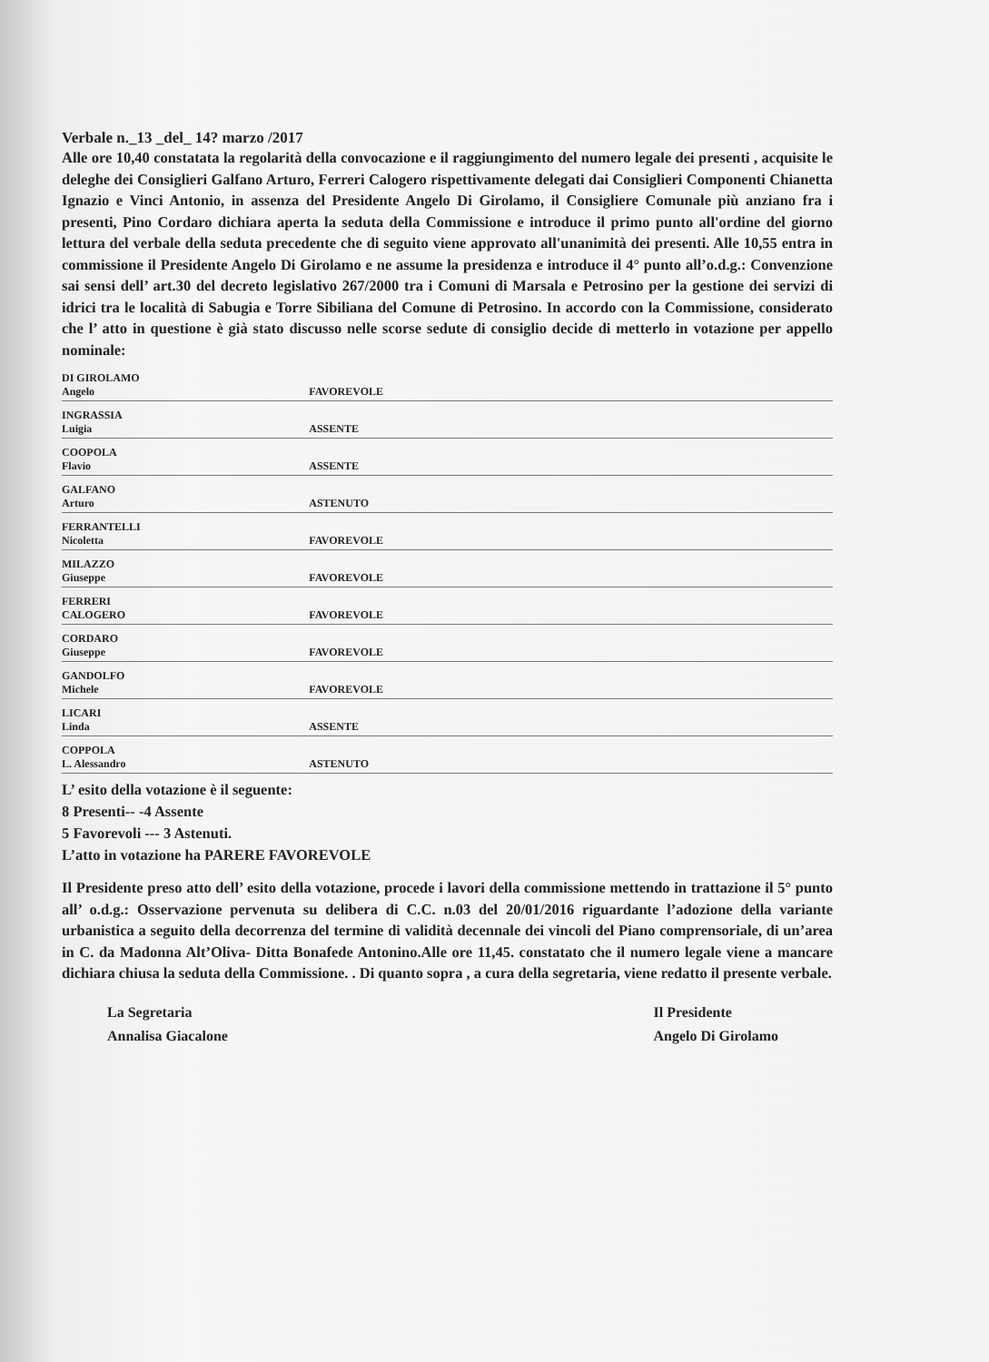Verbale n._13 _del_ 14? marzo /2017
Alle ore 10,40 constatata la regolarità della convocazione e il raggiungimento del numero legale dei presenti , acquisite le deleghe dei Consiglieri Galfano Arturo, Ferreri Calogero rispettivamente delegati dai Consiglieri Componenti Chianetta Ignazio e Vinci Antonio, in assenza del Presidente Angelo Di Girolamo, il Consigliere Comunale più anziano fra i presenti, Pino Cordaro dichiara aperta la seduta della Commissione e introduce il primo punto all'ordine del giorno lettura del verbale della seduta precedente che di seguito viene approvato all'unanimità dei presenti. Alle 10,55 entra in commissione il Presidente Angelo Di Girolamo e ne assume la presidenza e introduce il 4° punto all’o.d.g.: Convenzione sai sensi dell’ art.30 del decreto legislativo 267/2000 tra i Comuni di Marsala e Petrosino per la gestione dei servizi di idrici tra le località di Sabugia e Torre Sibiliana del Comune di Petrosino. In accordo con la Commissione, considerato che l’ atto in questione è già stato discusso nelle scorse sedute di consiglio decide di metterlo in votazione per appello nominale:
| DI GIROLAMO Angelo | FAVOREVOLE |
| INGRASSIA Luigia | ASSENTE |
| COOPOLA Flavio | ASSENTE |
| GALFANO Arturo | ASTENUTO |
| FERRANTELLI Nicoletta | FAVOREVOLE |
| MILAZZO Giuseppe | FAVOREVOLE |
| FERRERI CALOGERO | FAVOREVOLE |
| CORDARO Giuseppe | FAVOREVOLE |
| GANDOLFO Michele | FAVOREVOLE |
| LICARI Linda | ASSENTE |
| COPPOLA L. Alessandro | ASTENUTO |
L’ esito della votazione è il seguente:
8 Presenti-- -4 Assente
5 Favorevoli --- 3 Astenuti.
L’atto in votazione ha PARERE FAVOREVOLE
Il Presidente preso atto dell’ esito della votazione, procede i lavori della commissione mettendo in trattazione il 5° punto all’ o.d.g.: Osservazione pervenuta su delibera di C.C. n.03 del 20/01/2016 riguardante l’adozione della variante urbanistica a seguito della decorrenza del termine di validità decennale dei vincoli del Piano comprensoriale, di un’area in C. da Madonna Alt’Oliva- Ditta Bonafede Antonino.Alle ore 11,45. constatato che il numero legale viene a mancare dichiara chiusa la seduta della Commissione. . Di quanto sopra , a cura della segretaria, viene redatto il presente verbale.
La Segretaria
Annalisa Giacalone
Il Presidente
Angelo Di Girolamo